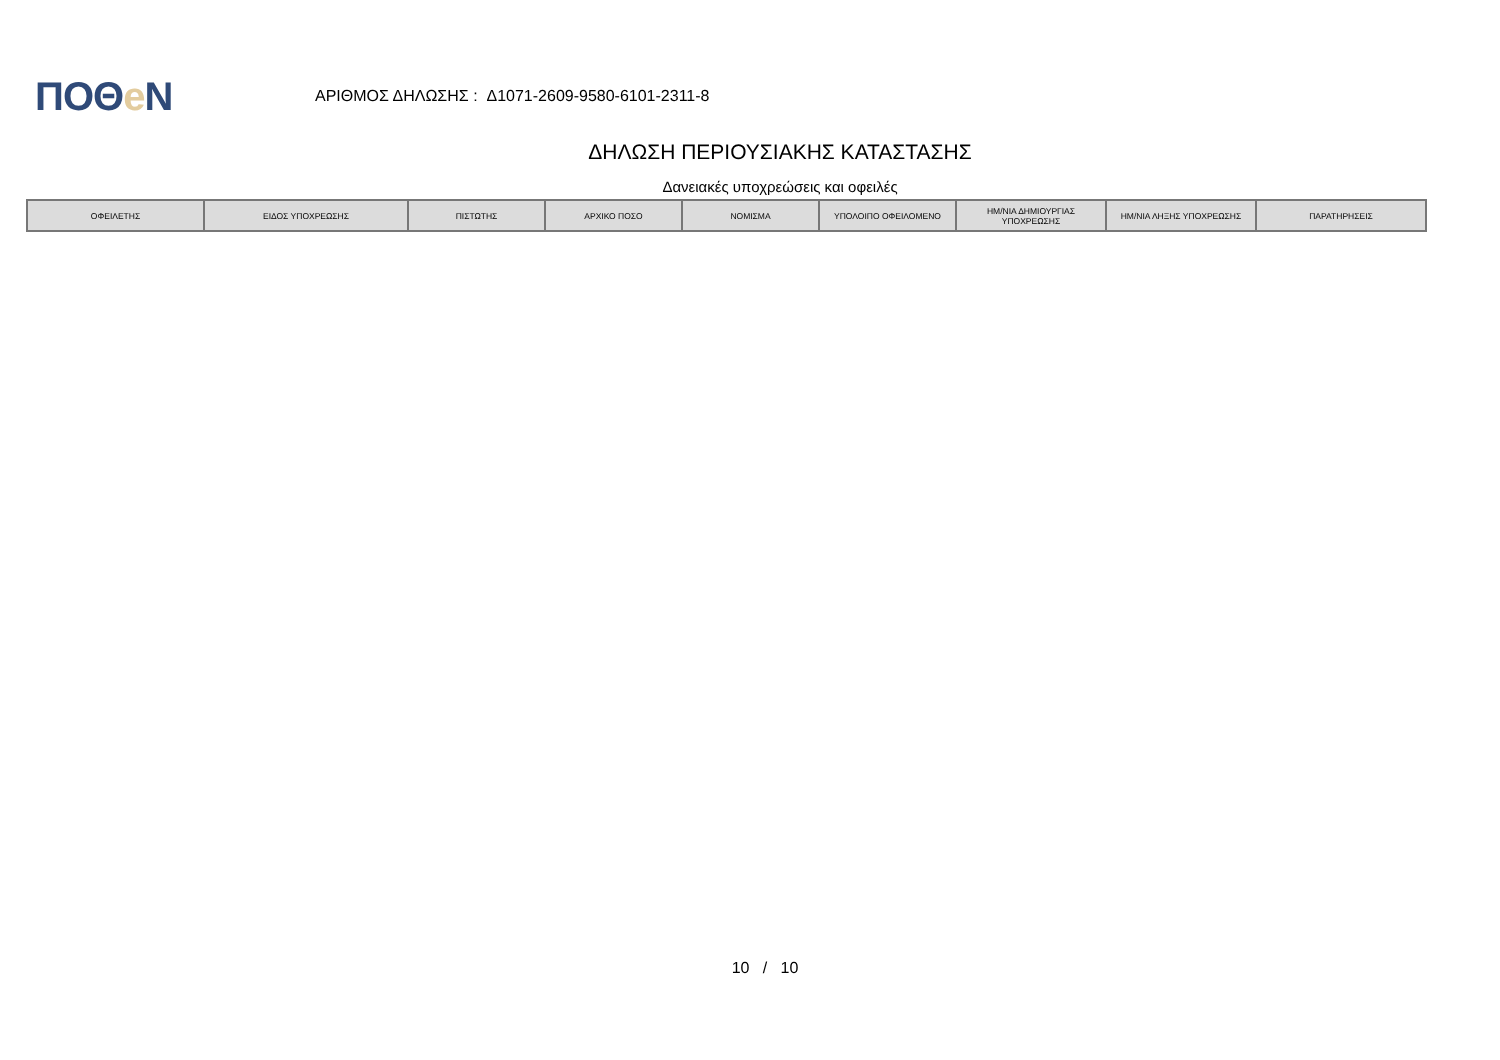ΠΟΘe Ν
ΑΡΙΘΜΟΣ ΔΗΛΩΣΗΣ : Δ1071-2609-9580-6101-2311-8
ΔΗΛΩΣΗ ΠΕΡΙΟΥΣΙΑΚΗΣ ΚΑΤΑΣΤΑΣΗΣ
Δανειακές υποχρεώσεις και οφειλές
| ΟΦΕΙΛΕΤΗΣ | ΕΙΔΟΣ ΥΠΟΧΡΕΩΣΗΣ | ΠΙΣΤΩΤΗΣ | ΑΡΧΙΚΟ ΠΟΣΟ | ΝΟΜΙΣΜΑ | ΥΠΟΛΟΙΠΟ ΟΦΕΙΛΟΜΕΝΟ | ΗΜ/ΝΙΑ ΔΗΜΙΟΥΡΓΙΑΣ ΥΠΟΧΡΕΩΣΗΣ | ΗΜ/ΝΙΑ ΛΗΞΗΣ ΥΠΟΧΡΕΩΣΗΣ | ΠΑΡΑΤΗΡΗΣΕΙΣ |
| --- | --- | --- | --- | --- | --- | --- | --- | --- |
10 / 10